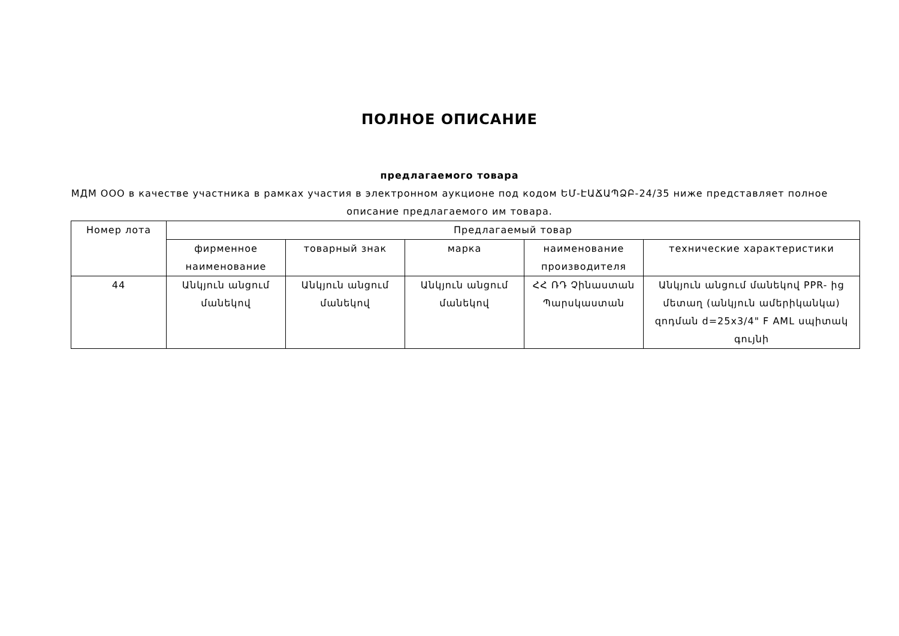ПОЛНОЕ ОПИСАНИЕ
предлагаемого товара
МДМ ООО в качестве участника в рамках участия в электронном аукционе под кодом ԵՄ-ԷԱՃԱՊՁԲ-24/35 ниже представляет полное описание предлагаемого им товара.
| Номер лота | Предлагаемый товар | | | | |
| --- | --- | --- | --- | --- | --- |
| | фирменное наименование | товарный знак | марка | наименование производителя | технические характеристики |
| 44 | Անկյուն անցում մանեկով | Անկյուն անցում մանեկով | Անկյուն անցում մանեկով | ՀՀ ՌԴ Չինաստան Պարսկաստան | Անկյուն անցում մանեկով PPR- ից մետաղ (անկյուն ամերիկանկա) զոդման d=25x3/4" F AML սպիտակ գույնի |